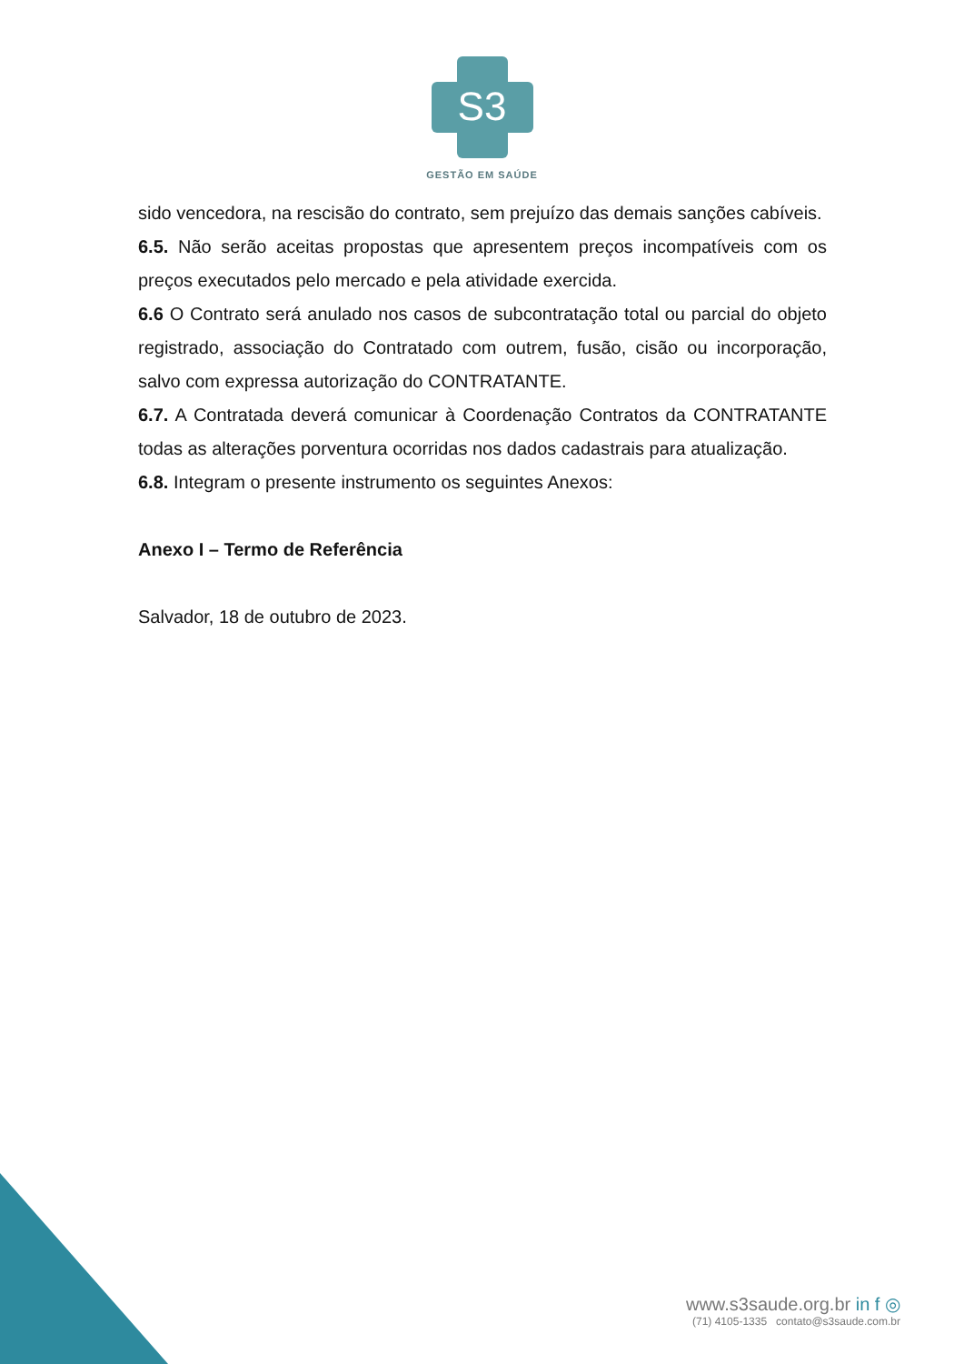S3
GESTÃO EM SAÚDE
sido vencedora, na rescisão do contrato, sem prejuízo das demais sanções cabíveis.
6.5. Não serão aceitas propostas que apresentem preços incompatíveis com os preços executados pelo mercado e pela atividade exercida.
6.6 O Contrato será anulado nos casos de subcontratação total ou parcial do objeto registrado, associação do Contratado com outrem, fusão, cisão ou incorporação, salvo com expressa autorização do CONTRATANTE.
6.7. A Contratada deverá comunicar à Coordenação Contratos da CONTRATANTE todas as alterações porventura ocorridas nos dados cadastrais para atualização.
6.8. Integram o presente instrumento os seguintes Anexos:
Anexo I – Termo de Referência
Salvador, 18 de outubro de 2023.
www.s3saude.org.br in f ◎
(71) 4105-1335 contato@s3saude.com.br